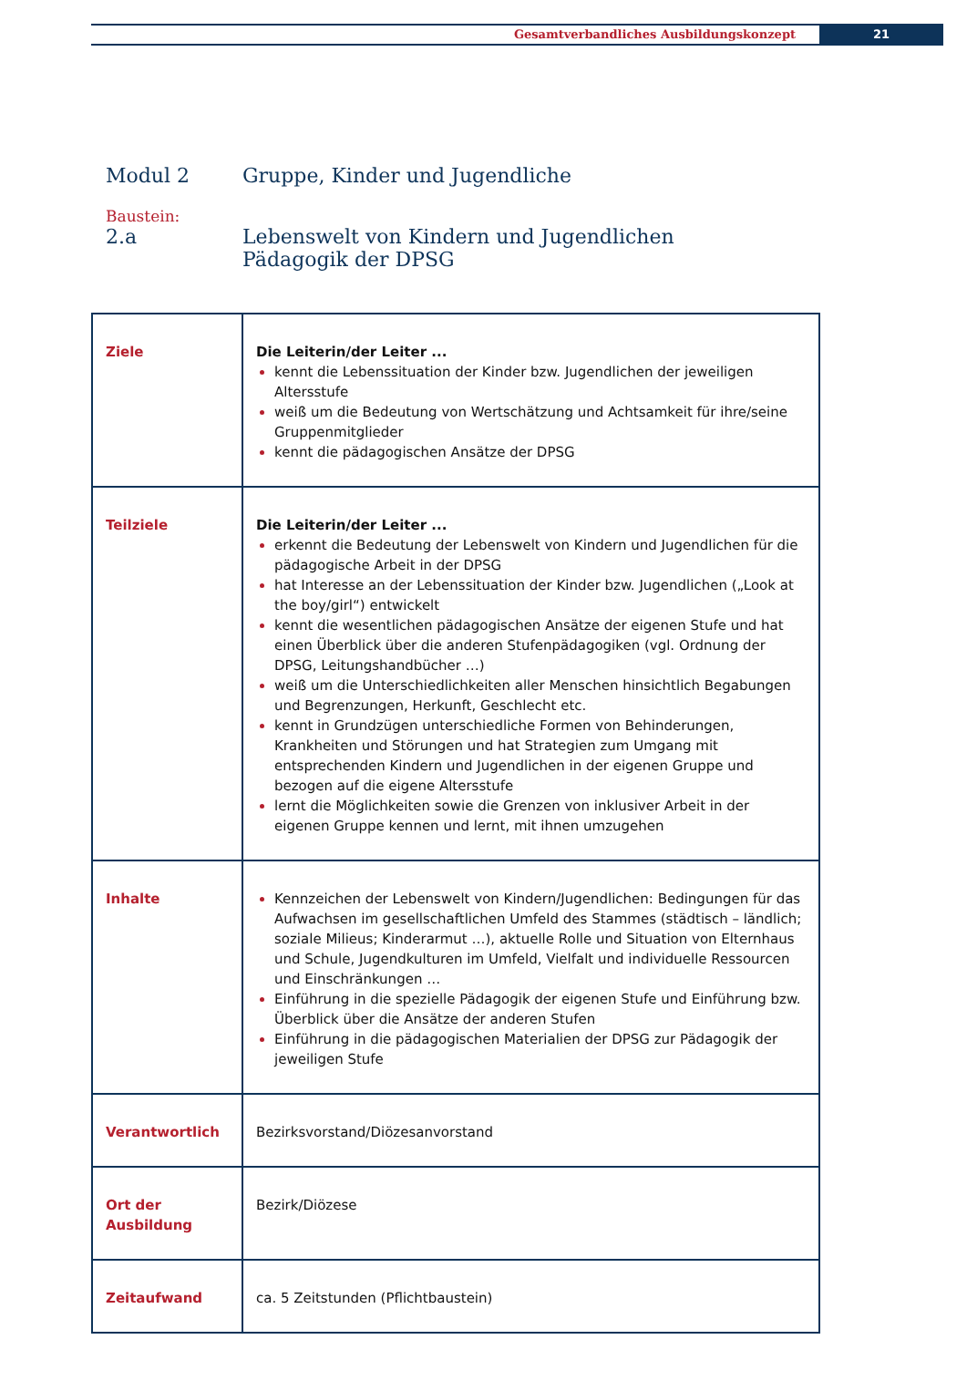Gesamtverbandliches Ausbildungskonzept
21
Modul 2 Gruppe, Kinder und Jugendliche
Baustein:
2.a Lebenswelt von Kindern und Jugendlichen
Pädagogik der DPSG
| Ziele | Die Leiterin/der Leiter ... kennt die Lebenssituation der Kinder bzw. Jugendlichen der jeweiligen Altersstufe weiß um die Bedeutung von Wertschätzung und Achtsamkeit für ihre/seine Gruppenmitglieder kennt die pädagogischen Ansätze der DPSG |
| Teilziele | Die Leiterin/der Leiter ... erkennt die Bedeutung der Lebenswelt von Kindern und Jugendlichen für die pädagogische Arbeit in der DPSG hat Interesse an der Lebenssituation der Kinder bzw. Jugendlichen („Look at the boy/girl“) entwickelt kennt die wesentlichen pädagogischen Ansätze der eigenen Stufe und hat einen Überblick über die anderen Stufenpädagogiken (vgl. Ordnung der DPSG, Leitungshandbücher …) weiß um die Unterschiedlichkeiten aller Menschen hinsichtlich Begabungen und Begrenzungen, Herkunft, Geschlecht etc. kennt in Grundzügen unterschiedliche Formen von Behinderungen, Krankheiten und Störungen und hat Strategien zum Umgang mit entsprechenden Kindern und Jugendlichen in der eigenen Gruppe und bezogen auf die eigene Altersstufe lernt die Möglichkeiten sowie die Grenzen von inklusiver Arbeit in der eigenen Gruppe kennen und lernt, mit ihnen umzugehen |
| Inhalte | Kennzeichen der Lebenswelt von Kindern/Jugendlichen: Bedingungen für das Aufwachsen im gesellschaftlichen Umfeld des Stammes (städtisch – ländlich; soziale Milieus; Kinderarmut …), aktuelle Rolle und Situation von Elternhaus und Schule, Jugendkulturen im Umfeld, Vielfalt und individuelle Ressourcen und Einschränkungen … Einführung in die spezielle Pädagogik der eigenen Stufe und Einführung bzw. Überblick über die Ansätze der anderen Stufen Einführung in die pädagogischen Materialien der DPSG zur Pädagogik der jeweiligen Stufe |
| Verantwortlich | Bezirksvorstand/Diözesanvorstand |
| Ort der Ausbildung | Bezirk/Diözese |
| Zeitaufwand | ca. 5 Zeitstunden (Pflichtbaustein) |